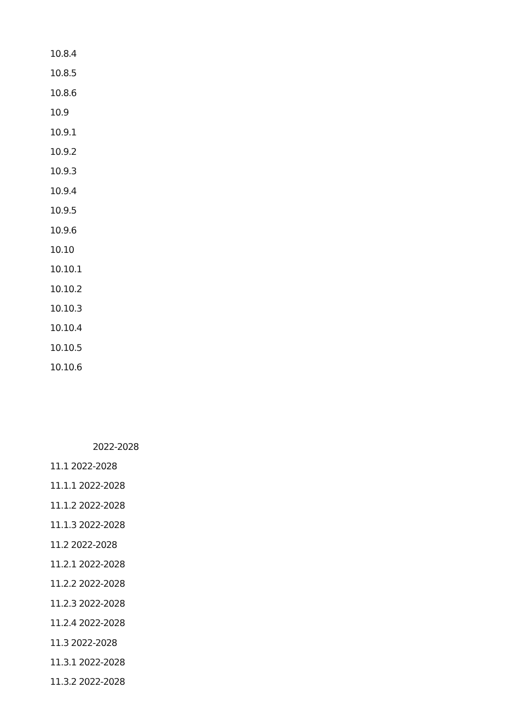10.8.4
10.8.5
10.8.6
10.9
10.9.1
10.9.2
10.9.3
10.9.4
10.9.5
10.9.6
10.10
10.10.1
10.10.2
10.10.3
10.10.4
10.10.5
10.10.6
2022-2028
11.1 2022-2028
11.1.1 2022-2028
11.1.2 2022-2028
11.1.3 2022-2028
11.2 2022-2028
11.2.1 2022-2028
11.2.2 2022-2028
11.2.3 2022-2028
11.2.4 2022-2028
11.3 2022-2028
11.3.1 2022-2028
11.3.2 2022-2028